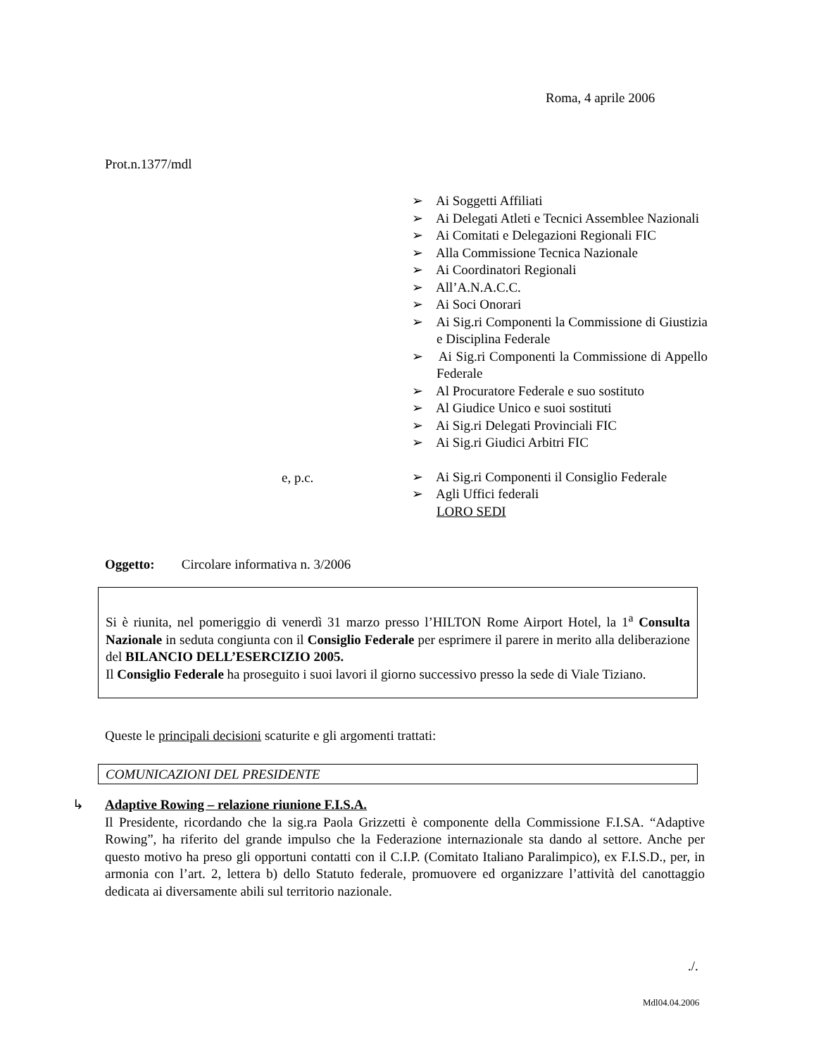Roma, 4 aprile 2006
Prot.n.1377/mdl
➢ Ai Soggetti Affiliati
➢ Ai Delegati Atleti e Tecnici Assemblee Nazionali
➢ Ai Comitati e Delegazioni Regionali FIC
➢ Alla Commissione Tecnica Nazionale
➢ Ai Coordinatori Regionali
➢ All’A.N.A.C.C.
➢ Ai Soci Onorari
➢ Ai Sig.ri Componenti la Commissione di Giustizia e Disciplina Federale
➢ Ai Sig.ri Componenti la Commissione di Appello Federale
➢ Al Procuratore Federale e suo sostituto
➢ Al Giudice Unico e suoi sostituti
➢ Ai Sig.ri Delegati Provinciali FIC
➢ Ai Sig.ri Giudici Arbitri FIC
➢ Ai Sig.ri Componenti il Consiglio Federale
➢ Agli Uffici federali
LORO SEDI
e, p.c.
Oggetto: Circolare informativa n. 3/2006
Si è riunita, nel pomeriggio di venerdì 31 marzo presso l’HILTON Rome Airport Hotel, la 1<sup>a</sup> Consulta Nazionale in seduta congiunta con il Consiglio Federale per esprimere il parere in merito alla deliberazione del BILANCIO DELL’ESERCIZIO 2005.
Il Consiglio Federale ha proseguito i suoi lavori il giorno successivo presso la sede di Viale Tiziano.
Queste le principali decisioni scaturite e gli argomenti trattati:
COMUNICAZIONI DEL PRESIDENTE
↳
Adaptive Rowing – relazione riunione F.I.S.A.
Il Presidente, ricordando che la sig.ra Paola Grizzetti è componente della Commissione F.I.SA. “Adaptive Rowing”, ha riferito del grande impulso che la Federazione internazionale sta dando al settore. Anche per questo motivo ha preso gli opportuni contatti con il C.I.P. (Comitato Italiano Paralimpico), ex F.I.S.D., per, in armonia con l’art. 2, lettera b) dello Statuto federale, promuovere ed organizzare l’attività del canottaggio dedicata ai diversamente abili sul territorio nazionale.
./.
Mdl04.04.2006